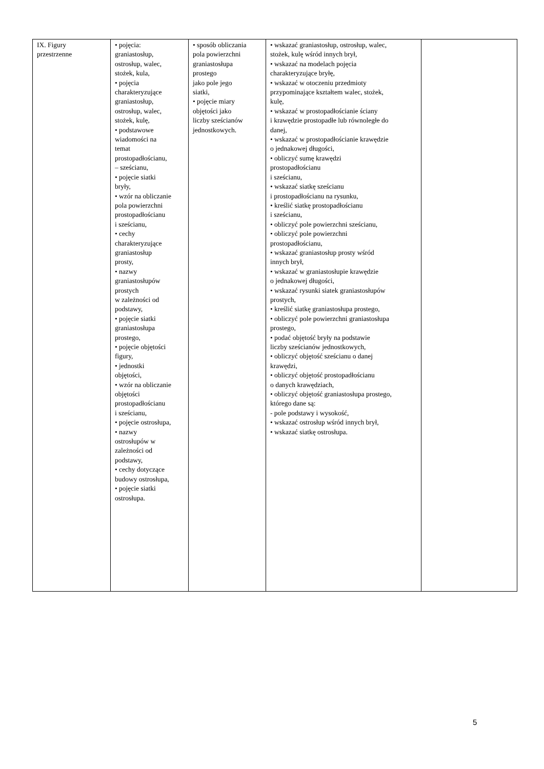| IX. Figury przestrzenne | • pojęcia: graniastosłup, ostrosłup, walec, stożek, kula, • pojęcia charakteryzujące graniastosłup, ostrosłup, walec, stożek, kulę, • podstawowe wiadomości na temat prostopadłościanu, – sześcianu, • pojęcie siatki bryły, • wzór na obliczanie pola powierzchni prostopadłościanu i sześcianu, • cechy charakteryzujące graniastosłup prosty, • nazwy graniastosłupów prostych w zależności od podstawy, • pojęcie siatki graniastosłupa prostego, • pojęcie objętości figury, • jednostki objętości, • wzór na obliczanie objętości prostopadłościanu i sześcianu, • pojęcie ostrosłupa, • nazwy ostrosłupów w zależności od podstawy, • cechy dotyczące budowy ostrosłupa, • pojęcie siatki ostrosłupa. | • sposób obliczania pola powierzchni graniastosłupa prostego jako pole jego siatki, • pojęcie miary objętości jako liczby sześcianów jednostkowych. | • wskazać graniastosłup, ostrosłup, walec, stożek, kulę wśród innych brył, • wskazać na modelach pojęcia charakteryzujące bryłę, • wskazać w otoczeniu przedmioty przypominające kształtem walec, stożek, kulę, • wskazać w prostopadłościanie ściany i krawędzie prostopadłe lub równoległe do danej, • wskazać w prostopadłościanie krawędzie o jednakowej długości, • obliczyć sumę krawędzi prostopadłościanu i sześcianu, • wskazać siatkę sześcianu i prostopadłościanu na rysunku, • kreślić siatkę prostopadłościanu i sześcianu, • obliczyć pole powierzchni sześcianu, • obliczyć pole powierzchni prostopadłościanu, • wskazać graniastosłup prosty wśród innych brył, • wskazać w graniastosłupie krawędzie o jednakowej długości, • wskazać rysunki siatek graniastosłupów prostych, • kreślić siatkę graniastosłupa prostego, • obliczyć pole powierzchni graniastosłupa prostego, • podać objętość bryły na podstawie liczby sześcianów jednostkowych, • obliczyć objętość sześcianu o danej krawędzi, • obliczyć objętość prostopadłościanu o danych krawędziach, • obliczyć objętość graniastosłupa prostego, którego dane są: - pole podstawy i wysokość, • wskazać ostrosłup wśród innych brył, • wskazać siatkę ostrosłupa. | |
5